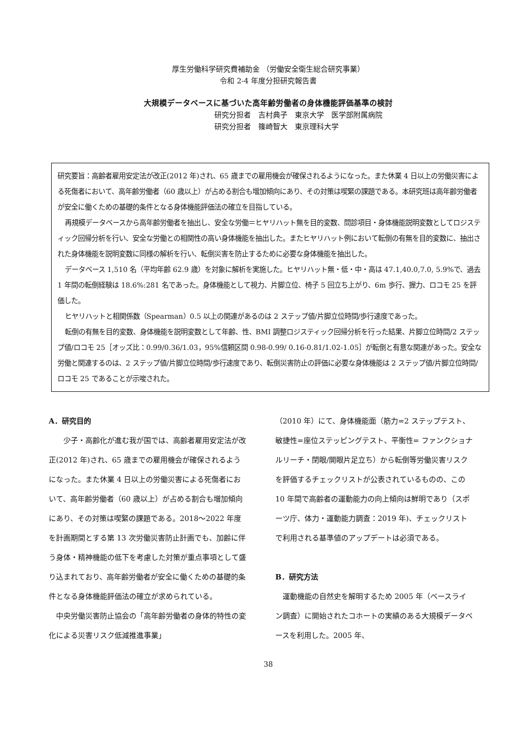厚生労働科学研究費補助金 （労働安全衛生総合研究事業）
令和 2-4 年度分担研究報告書
大規模データベースに基づいた高年齢労働者の身体機能評価基準の検討
研究分担者　吉村典子　東京大学　医学部附属病院
研究分担者　篠崎智大　東京理科大学
研究要旨：高齢者雇用安定法が改正(2012 年)され、65 歳までの雇用機会が確保されるようになった。また休業 4 日以上の労働災害による死傷者において、高年齢労働者（60 歳以上）が占める割合も増加傾向にあり、その対策は喫緊の課題である。本研究班は高年齢労働者が安全に働くための基礎的条件となる身体機能評価法の確立を目指している。
再規模データベースから高年齢労働者を抽出し、安全な労働＝ヒヤリハット無を目的変数、問診項目・身体機能説明変数としてロジスティック回帰分析を行い、安全な労働との相関性の高い身体機能を抽出した。またヒヤリハット例において転倒の有無を目的変数に、抽出された身体機能を説明変数に同様の解析を行い、転倒災害を防止するために必要な身体機能を抽出した。
データベース 1,510 名（平均年齢 62.9 歳）を対象に解析を実施した。ヒヤリハット無・低・中・高は 47.1,40.0,7.0, 5.9%で、過去 1 年間の転倒経験は 18.6%:281 名であった。身体機能として視力、片脚立位、椅子 5 回立ち上がり、6m 歩行、握力、ロコモ 25 を評価した。
ヒヤリハットと相関係数（Spearman）0.5 以上の関連があるのは 2 ステップ値/片脚立位時間/歩行速度であった。
転倒の有無を目的変数、身体機能を説明変数として年齢、性、BMI 調整ロジスティック回帰分析を行った結果、片脚立位時間/2 ステップ値/ロコモ 25［オッズ比：0.99/0.36/1.03，95%信頼区間 0.98-0.99/ 0.16-0.81/1.02-1.05］が転倒と有意な関連があった。安全な労働と関連するのは、2 ステップ値/片脚立位時間/歩行速度であり、転倒災害防止の評価に必要な身体機能は 2 ステップ値/片脚立位時間/ロコモ 25 であることが示唆された。
A．研究目的
少子・高齢化が進む我が国では、高齢者雇用安定法が改正(2012 年)され、65 歳までの雇用機会が確保されるようになった。また休業 4 日以上の労働災害による死傷者において、高年齢労働者（60 歳以上）が占める割合も増加傾向にあり、その対策は喫緊の課題である。2018～2022 年度を計画期間とする第 13 次労働災害防止計画でも、加齢に伴う身体・精神機能の低下を考慮した対策が重点事項として盛り込まれており、高年齢労働者が安全に働くための基礎的条件となる身体機能評価法の確立が求められている。
中央労働災害防止協会の「高年齢労働者の身体的特性の変化による災害リスク低減推進事業」
（2010 年）にて、身体機能面（筋力=2 ステップテスト、敏捷性=座位ステッピングテスト、平衡性= ファンクショナルリーチ・閉眼/開眼片足立ち）から転倒等労働災害リスクを評価するチェックリストが公表されているものの、この 10 年間で高齢者の運動能力の向上傾向は鮮明であり（スポーツ庁、体力・運動能力調査：2019 年)、チェックリストで利用される基準値のアップデートは必須である。
B．研究方法
運動機能の自然史を解明するため 2005 年（ベースライン調査）に開始されたコホートの実績のある大規模データベースを利用した。2005 年、
38